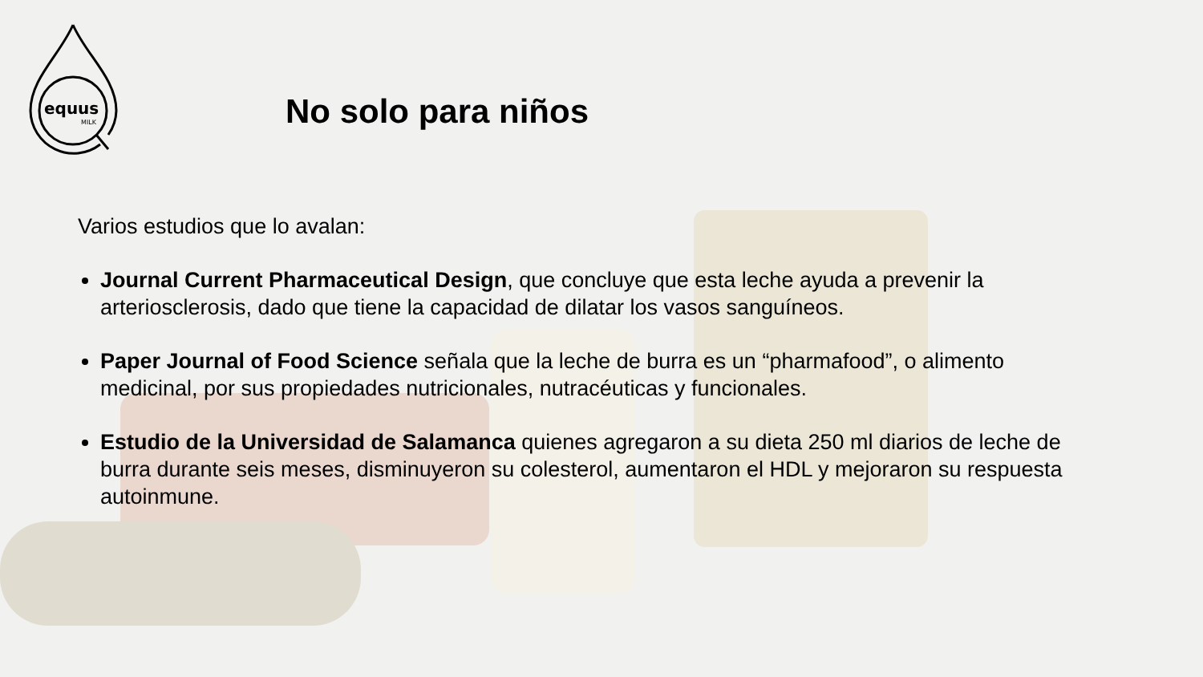equus
MILK
No solo para niños
Varios estudios que lo avalan:
Journal Current Pharmaceutical Design, que concluye que esta leche ayuda a prevenir la arteriosclerosis, dado que tiene la capacidad de dilatar los vasos sanguíneos.
Paper Journal of Food Science señala que la leche de burra es un “pharmafood”, o alimento medicinal, por sus propiedades nutricionales, nutracéuticas y funcionales.
Estudio de la Universidad de Salamanca quienes agregaron a su dieta 250 ml diarios de leche de burra durante seis meses, disminuyeron su colesterol, aumentaron el HDL y mejoraron su respuesta autoinmune.